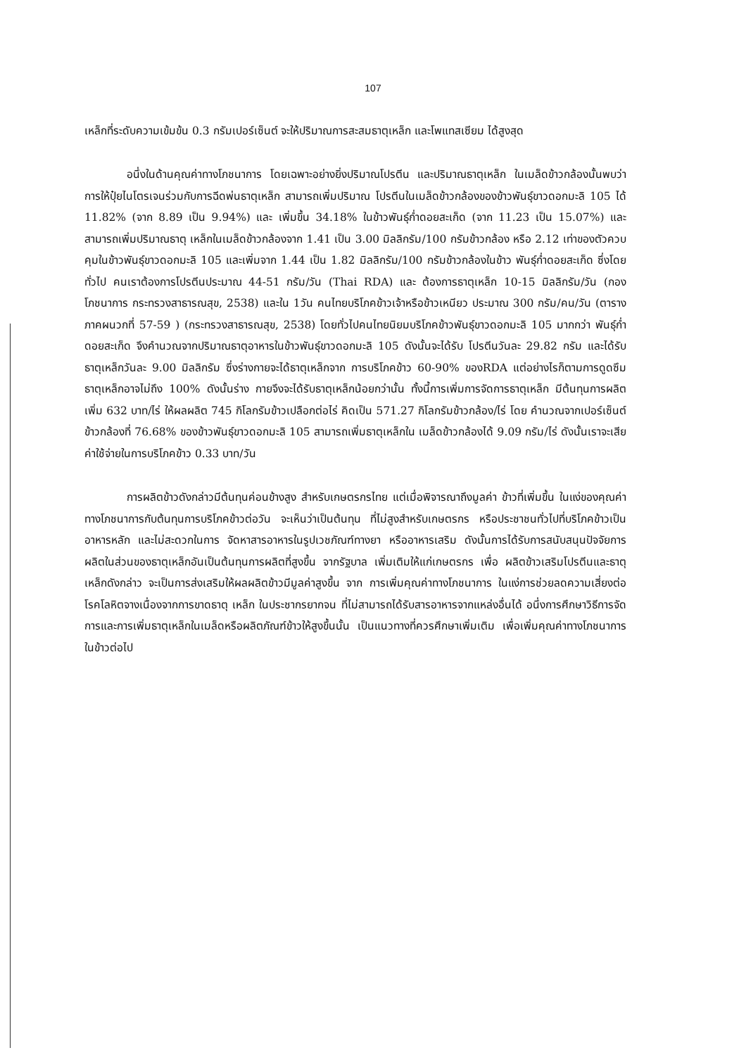107
เหล็กที่ระดับความเข้มข้น 0.3 กรัมเปอร์เซ็นต์ จะให้ปริมาณการสะสมธาตุเหล็ก และโพแทสเซียม ได้สูงสุด
อนึ่งในด้านคุณค่าทางโภชนาการ โดยเฉพาะอย่างยิ่งปริมาณโปรตีน และปริมาณธาตุเหล็ก ในเมล็ดข้าวกล้องนั้นพบว่า การให้ปุ๋ยไนโตรเจนร่วมกับการฉีดพ่นธาตุเหล็ก สามารถเพิ่มปริมาณ โปรตีนในเมล็ดข้าวกล้องของข้าวพันธุ์ขาวดอกมะลิ 105 ได้ 11.82% (จาก 8.89 เป็น 9.94%) และ เพิ่มขึ้น 34.18% ในข้าวพันธุ์ก่ำดอยสะเก็ด (จาก 11.23 เป็น 15.07%) และสามารถเพิ่มปริมาณธาตุ เหล็กในเมล็ดข้าวกล้องจาก 1.41 เป็น 3.00 มิลลิกรัม/100 กรัมข้าวกล้อง หรือ 2.12 เท่าของตัวควบ คุมในข้าวพันธุ์ขาวดอกมะลิ 105 และเพิ่มจาก 1.44 เป็น 1.82 มิลลิกรัม/100 กรัมข้าวกล้องในข้าว พันธุ์ก่ำดอยสะเก็ด ซึ่งโดยทั่วไป คนเราต้องการโปรตีนประมาณ 44-51 กรัม/วัน (Thai RDA) และ ต้องการธาตุเหล็ก 10-15 มิลลิกรัม/วัน (กองโภชนาการ กระทรวงสาธารณสุข, 2538) และใน 1วัน คนไทยบริโภคข้าวเจ้าหรือข้าวเหนียว ประมาณ 300 กรัม/คน/วัน (ตารางภาคผนวกที่ 57-59 ) (กระทรวงสาธารณสุข, 2538) โดยทั่วไปคนไทยนิยมบริโภคข้าวพันธุ์ขาวดอกมะลิ 105 มากกว่า พันธุ์ก่ำดอยสะเก็ด จึงคำนวณจากปริมาณธาตุอาหารในข้าวพันธุ์ขาวดอกมะลิ 105 ดังนั้นจะได้รับ โปรตีนวันละ 29.82 กรัม และได้รับธาตุเหล็กวันละ 9.00 มิลลิกรัม ซึ่งร่างกายจะได้ธาตุเหล็กจาก การบริโภคข้าว 60-90% ของRDA แต่อย่างไรก็ตามการดูดซึมธาตุเหล็กอาจไม่ถึง 100% ดังนั้นร่าง กายจึงจะได้รับธาตุเหล็กน้อยกว่านั้น ทั้งนี้การเพิ่มการจัดการธาตุเหล็ก มีต้นทุนการผลิตเพิ่ม 632 บาท/ไร่ ให้ผลผลิต 745 กิโลกรัมข้าวเปลือกต่อไร่ คิดเป็น 571.27 กิโลกรัมข้าวกล้อง/ไร่ โดย คำนวณจากเปอร์เซ็นต์ข้าวกล้องที่ 76.68% ของข้าวพันธุ์ขาวดอกมะลิ 105 สามารถเพิ่มธาตุเหล็กใน เมล็ดข้าวกล้องได้ 9.09 กรัม/ไร่ ดังนั้นเราจะเสียค่าใช้จ่ายในการบริโภคข้าว 0.33 บาท/วัน
การผลิตข้าวดังกล่าวมีต้นทุนค่อนข้างสูง สำหรับเกษตรกรไทย แต่เมื่อพิจารณาถึงมูลค่า ข้าวที่เพิ่มขึ้น ในแง่ของคุณค่าทางโภชนาการกับต้นทุนการบริโภคข้าวต่อวัน จะเห็นว่าเป็นต้นทุน ที่ไม่สูงสำหรับเกษตรกร หรือประชาชนทั่วไปที่บริโภคข้าวเป็นอาหารหลัก และไม่สะดวกในการ จัดหาสารอาหารในรูปเวชภัณฑ์ทางยา หรืออาหารเสริม ดังนั้นการได้รับการสนับสนุนปัจจัยการ ผลิตในส่วนของธาตุเหล็กอันเป็นต้นทุนการผลิตที่สูงขึ้น จากรัฐบาล เพิ่มเติมให้แก่เกษตรกร เพื่อ ผลิตข้าวเสริมโปรตีนและธาตุเหล็กดังกล่าว จะเป็นการส่งเสริมให้ผลผลิตข้าวมีมูลค่าสูงขึ้น จาก การเพิ่มคุณค่าทางโภชนาการ ในแง่การช่วยลดความเสี่ยงต่อโรคโลหิตจางเนื่องจากการขาดธาตุ เหล็ก ในประชากรยากจน ที่ไม่สามารถได้รับสารอาหารจากแหล่งอื่นได้ อนึ่งการศึกษาวิธีการจัด การและการเพิ่มธาตุเหล็กในเมล็ดหรือผลิตภัณฑ์ข้าวให้สูงขึ้นนั้น เป็นแนวทางที่ควรศึกษาเพิ่มเติม เพื่อเพิ่มคุณค่าทางโภชนาการในข้าวต่อไป